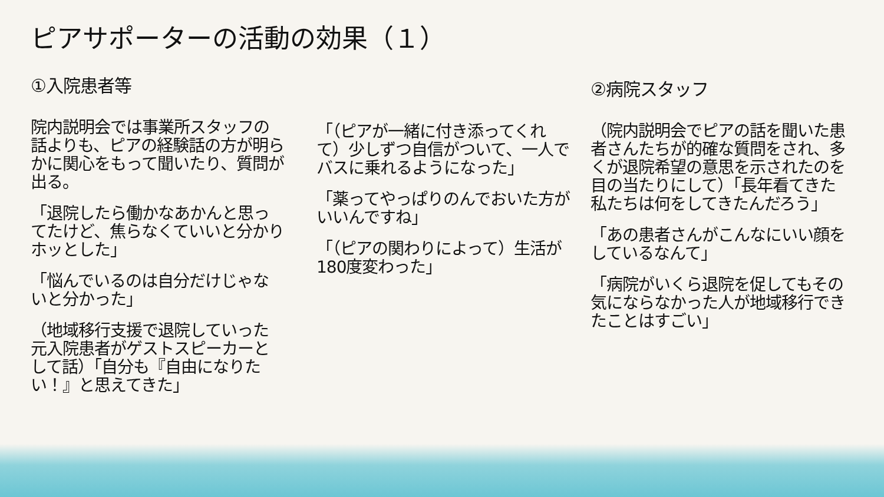ピアサポーターの活動の効果（１）
①入院患者等
院内説明会では事業所スタッフの話よりも、ピアの経験話の方が明らかに関心をもって聞いたり、質問が出る。
「退院したら働かなあかんと思ってたけど、焦らなくていいと分かりホッとした」
「悩んでいるのは自分だけじゃないと分かった」
（地域移行支援で退院していった元入院患者がゲストスピーカーとして話）「自分も『自由になりたい！』と思えてきた」
「（ピアが一緒に付き添ってくれて）少しずつ自信がついて、一人でバスに乗れるようになった」
「薬ってやっぱりのんでおいた方がいいんですね」
「（ピアの関わりによって）生活が180度変わった」
②病院スタッフ
（院内説明会でピアの話を聞いた患者さんたちが的確な質問をされ、多くが退院希望の意思を示されたのを目の当たりにして）「長年看てきた私たちは何をしてきたんだろう」
「あの患者さんがこんなにいい顔をしているなんて」
「病院がいくら退院を促してもその気にならなかった人が地域移行できたことはすごい」